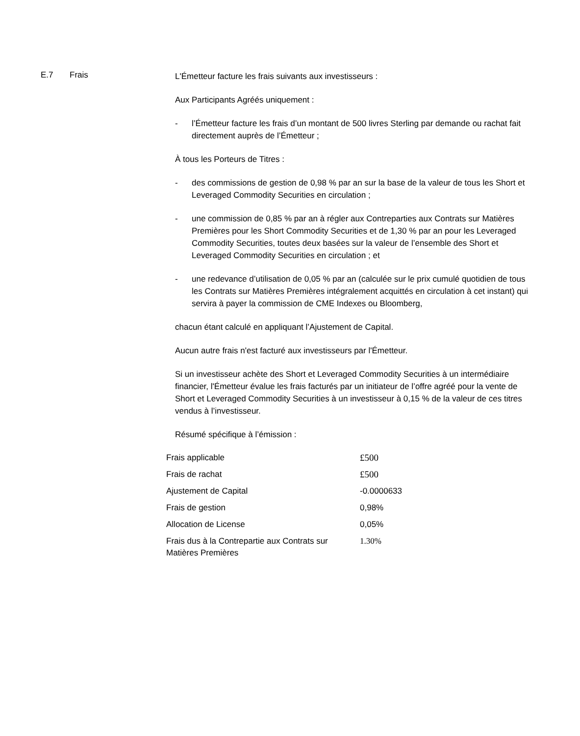E.7 Frais
L'Émetteur facture les frais suivants aux investisseurs :
Aux Participants Agréés uniquement :
- l’Émetteur facture les frais d’un montant de 500 livres Sterling par demande ou rachat fait directement auprès de l’Émetteur ;
À tous les Porteurs de Titres :
- des commissions de gestion de 0,98 % par an sur la base de la valeur de tous les Short et Leveraged Commodity Securities en circulation ;
- une commission de 0,85 % par an à régler aux Contreparties aux Contrats sur Matières Premières pour les Short Commodity Securities et de 1,30 % par an pour les Leveraged Commodity Securities, toutes deux basées sur la valeur de l’ensemble des Short et Leveraged Commodity Securities en circulation ; et
- une redevance d’utilisation de 0,05 % par an (calculée sur le prix cumulé quotidien de tous les Contrats sur Matières Premières intégralement acquittés en circulation à cet instant) qui servira à payer la commission de CME Indexes ou Bloomberg,
chacun étant calculé en appliquant l’Ajustement de Capital.
Aucun autre frais n'est facturé aux investisseurs par l'Émetteur.
Si un investisseur achète des Short et Leveraged Commodity Securities à un intermédiaire financier, l'Émetteur évalue les frais facturés par un initiateur de l’offre agréé pour la vente de Short et Leveraged Commodity Securities à un investisseur à 0,15 % de la valeur de ces titres vendus à l’investisseur.
Résumé spécifique à l’émission :
| Frais applicable | £500 |
| Frais de rachat | £500 |
| Ajustement de Capital | -0.0000633 |
| Frais de gestion | 0,98% |
| Allocation de License | 0,05% |
| Frais dus à la Contrepartie aux Contrats sur Matières Premières | 1.30% |